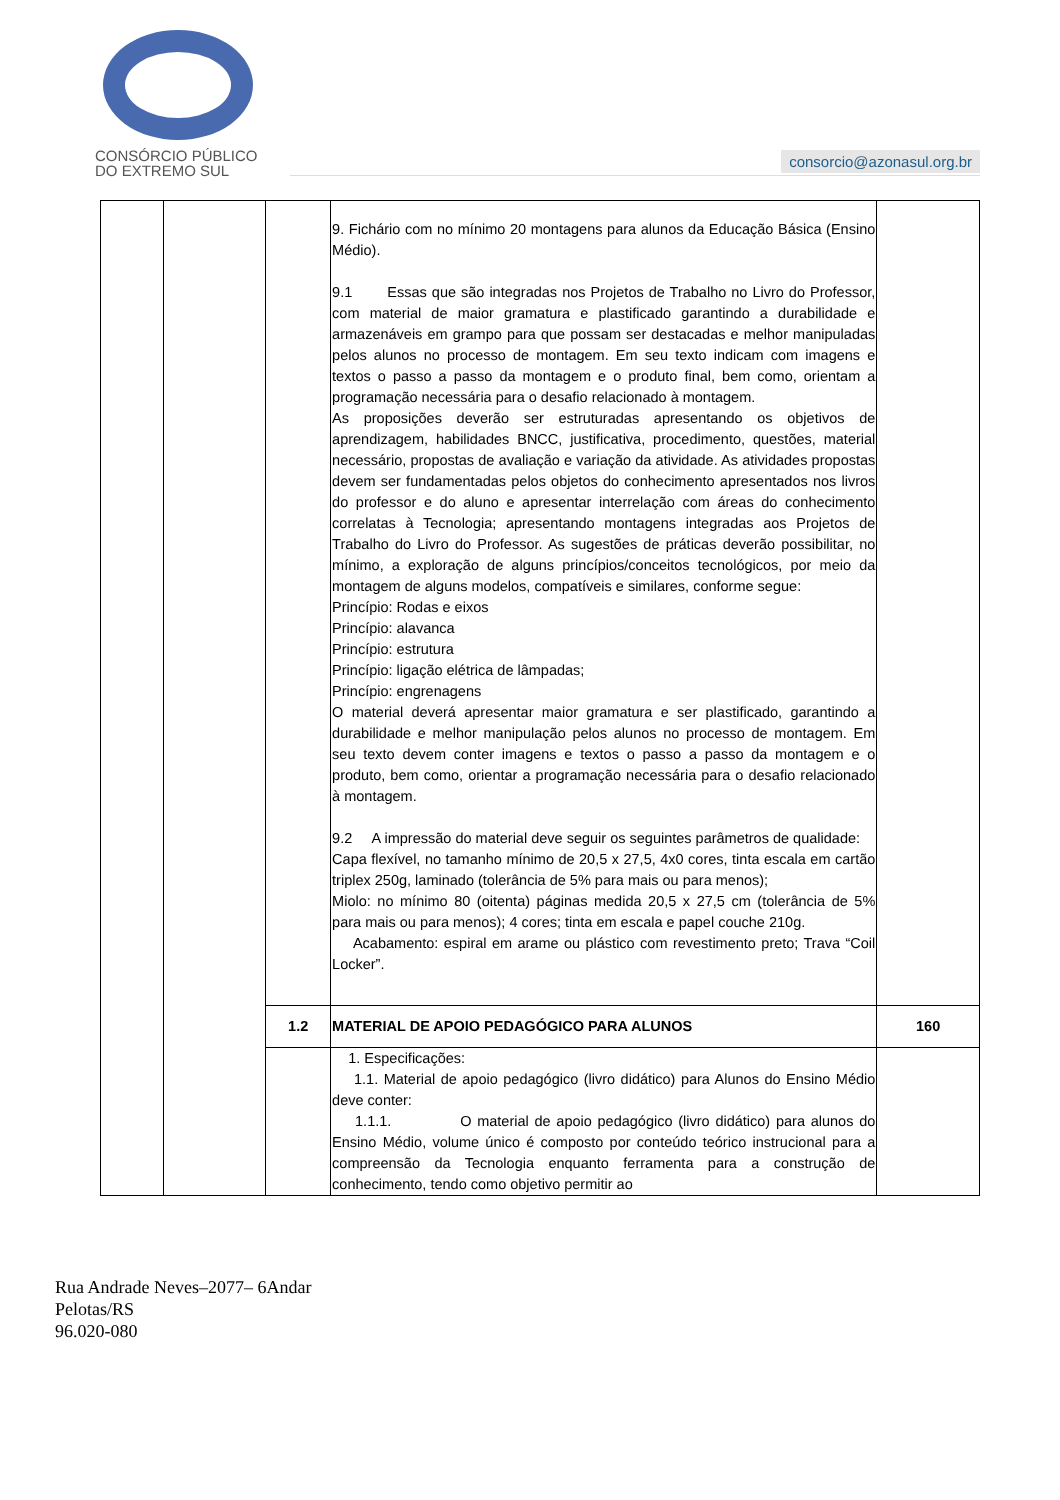CONSÓRCIO PÚBLICO
DO EXTREMO SUL
consorcio@azonasul.org.br
| | | | 9. Fichário com no mínimo 20 montagens para alunos da Educação Básica (Ensino Médio). 9.1 Essas que são integradas nos Projetos de Trabalho no Livro do Professor, com material de maior gramatura e plastificado garantindo a durabilidade e armazenáveis em grampo para que possam ser destacadas e melhor manipuladas pelos alunos no processo de montagem. Em seu texto indicam com imagens e textos o passo a passo da montagem e o produto final, bem como, orientam a programação necessária para o desafio relacionado à montagem. As proposições deverão ser estruturadas apresentando os objetivos de aprendizagem, habilidades BNCC, justificativa, procedimento, questões, material necessário, propostas de avaliação e variação da atividade. As atividades propostas devem ser fundamentadas pelos objetos do conhecimento apresentados nos livros do professor e do aluno e apresentar interrelação com áreas do conhecimento correlatas à Tecnologia; apresentando montagens integradas aos Projetos de Trabalho do Livro do Professor. As sugestões de práticas deverão possibilitar, no mínimo, a exploração de alguns princípios/conceitos tecnológicos, por meio da montagem de alguns modelos, compatíveis e similares, conforme segue: Princípio: Rodas e eixos Princípio: alavanca Princípio: estrutura Princípio: ligação elétrica de lâmpadas; Princípio: engrenagens O material deverá apresentar maior gramatura e ser plastificado, garantindo a durabilidade e melhor manipulação pelos alunos no processo de montagem. Em seu texto devem conter imagens e textos o passo a passo da montagem e o produto, bem como, orientar a programação necessária para o desafio relacionado à montagem. 9.2 A impressão do material deve seguir os seguintes parâmetros de qualidade: Capa flexível, no tamanho mínimo de 20,5 x 27,5, 4x0 cores, tinta escala em cartão triplex 250g, laminado (tolerância de 5% para mais ou para menos); Miolo: no mínimo 80 (oitenta) páginas medida 20,5 x 27,5 cm (tolerância de 5% para mais ou para menos); 4 cores; tinta em escala e papel couche 210g. Acabamento: espiral em arame ou plástico com revestimento preto; Trava “Coil Locker”. | |
| | | 1.2 | MATERIAL DE APOIO PEDAGÓGICO PARA ALUNOS | 160 |
| | | | 1. Especificações: 1.1. Material de apoio pedagógico (livro didático) para Alunos do Ensino Médio deve conter: 1.1.1. O material de apoio pedagógico (livro didático) para alunos do Ensino Médio, volume único é composto por conteúdo teórico instrucional para a compreensão da Tecnologia enquanto ferramenta para a construção de conhecimento, tendo como objetivo permitir ao | |
Rua Andrade Neves–2077– 6Andar
Pelotas/RS
96.020-080